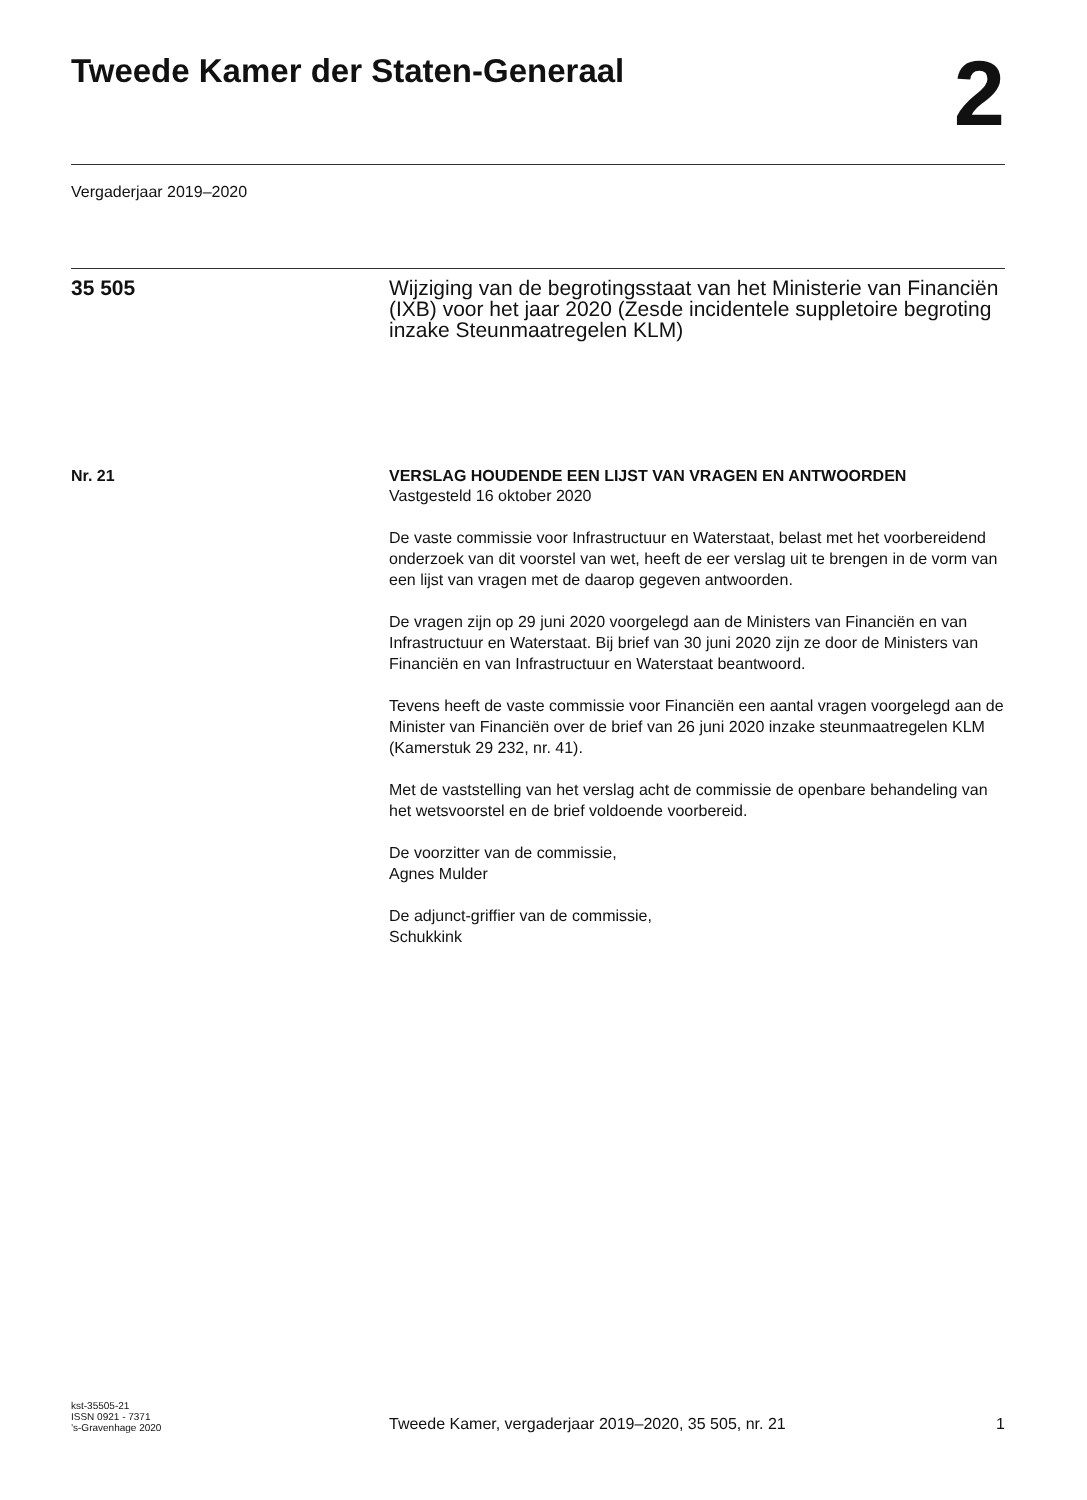Tweede Kamer der Staten-Generaal
2
Vergaderjaar 2019–2020
35 505 Wijziging van de begrotingsstaat van het Ministerie van Financiën (IXB) voor het jaar 2020 (Zesde incidentele suppletoire begroting inzake Steunmaatregelen KLM)
Nr. 21
VERSLAG HOUDENDE EEN LIJST VAN VRAGEN EN ANTWOORDEN
Vastgesteld 16 oktober 2020
De vaste commissie voor Infrastructuur en Waterstaat, belast met het voorbereidend onderzoek van dit voorstel van wet, heeft de eer verslag uit te brengen in de vorm van een lijst van vragen met de daarop gegeven antwoorden.
De vragen zijn op 29 juni 2020 voorgelegd aan de Ministers van Financiën en van Infrastructuur en Waterstaat. Bij brief van 30 juni 2020 zijn ze door de Ministers van Financiën en van Infrastructuur en Waterstaat beantwoord.
Tevens heeft de vaste commissie voor Financiën een aantal vragen voorgelegd aan de Minister van Financiën over de brief van 26 juni 2020 inzake steunmaatregelen KLM (Kamerstuk 29 232, nr. 41).
Met de vaststelling van het verslag acht de commissie de openbare behandeling van het wetsvoorstel en de brief voldoende voorbereid.
De voorzitter van de commissie,
Agnes Mulder
De adjunct-griffier van de commissie,
Schukkink
kst-35505-21
ISSN 0921 - 7371
’s-Gravenhage 2020
Tweede Kamer, vergaderjaar 2019–2020, 35 505, nr. 21 1